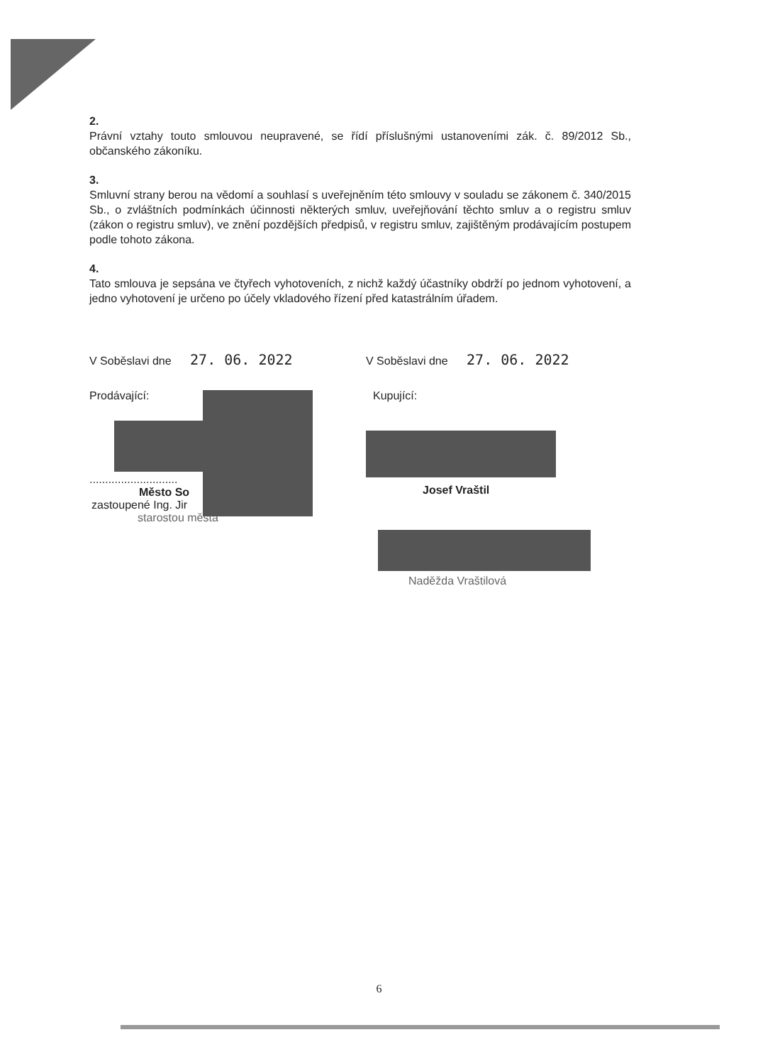2.
Právní vztahy touto smlouvou neupravené, se řídí příslušnými ustanoveními zák. č. 89/2012 Sb., občanského zákoníku.
3.
Smluvní strany berou na vědomí a souhlasí s uveřejněním této smlouvy v souladu se zákonem č. 340/2015 Sb., o zvláštních podmínkách účinnosti některých smluv, uveřejňování těchto smluv a o registru smluv (zákon o registru smluv), ve znění pozdějších předpisů, v registru smluv, zajištěným prodávajícím postupem podle tohoto zákona.
4.
Tato smlouva je sepsána ve čtyřech vyhotoveních, z nichž každý účastníky obdrží po jednom vyhotovení, a jedno vyhotovení je určeno po účely vkladového řízení před katastrálním úřadem.
V Soběslavi dne 27. 06. 2022
Prodávající:
............................
Město So
zastoupené Ing. Jir
starostou města
V Soběslavi dne 27. 06. 2022
Kupující:
Josef Vraštil
Naděžda Vraštilová
6